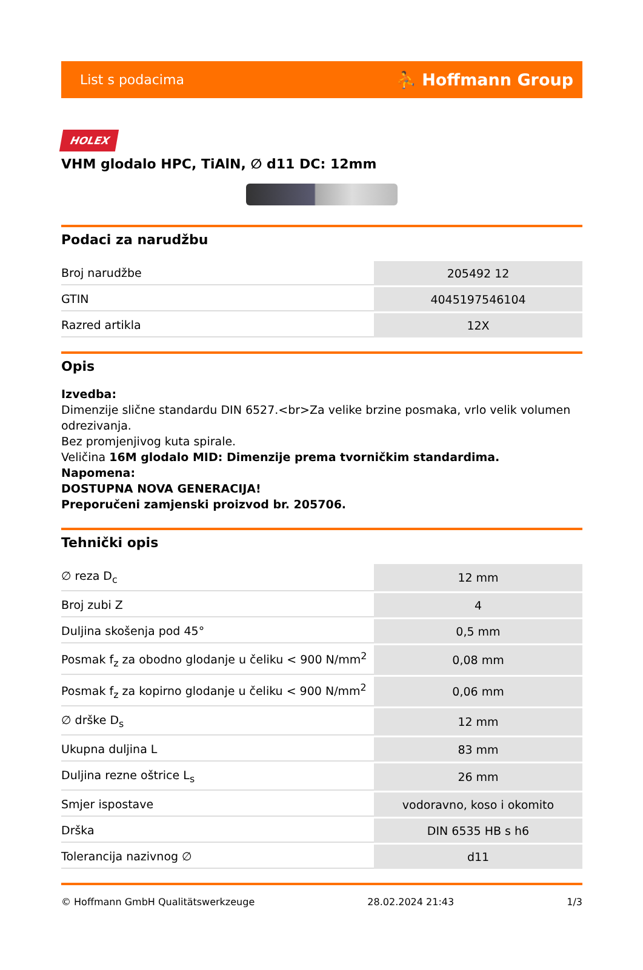List s podacima ⛹ Hoffmann Group
HOLEX
VHM glodalo HPC, TiAlN, ∅ d11 DC: 12mm
Podaci za narudžbu
| Broj narudžbe | 205492 12 |
| GTIN | 4045197546104 |
| Razred artikla | 12X |
Opis
Izvedba:
Dimenzije slične standardu DIN 6527.<br>Za velike brzine posmaka, vrlo velik volumen odrezivanja.
Bez promjenjivog kuta spirale.
Veličina 16M glodalo MID: Dimenzije prema tvorničkim standardima.
Napomena:
DOSTUPNA NOVA GENERACIJA!
Preporučeni zamjenski proizvod br. 205706.
Tehnički opis
| ∅ reza D<sub>c</sub> | 12 mm |
| Broj zubi Z | 4 |
| Duljina skošenja pod 45° | 0,5 mm |
| Posmak f<sub>z</sub> za obodno glodanje u čeliku < 900 N/mm<sup>2</sup> | 0,08 mm |
| Posmak f<sub>z</sub> za kopirno glodanje u čeliku < 900 N/mm<sup>2</sup> | 0,06 mm |
| ∅ drške D<sub>s</sub> | 12 mm |
| Ukupna duljina L | 83 mm |
| Duljina rezne oštrice L<sub>s</sub> | 26 mm |
| Smjer ispostave | vodoravno, koso i okomito |
| Drška | DIN 6535 HB s h6 |
| Tolerancija nazivnog ∅ | d11 |
© Hoffmann GmbH Qualitätswerkzeuge 28.02.2024 21:43 1/3